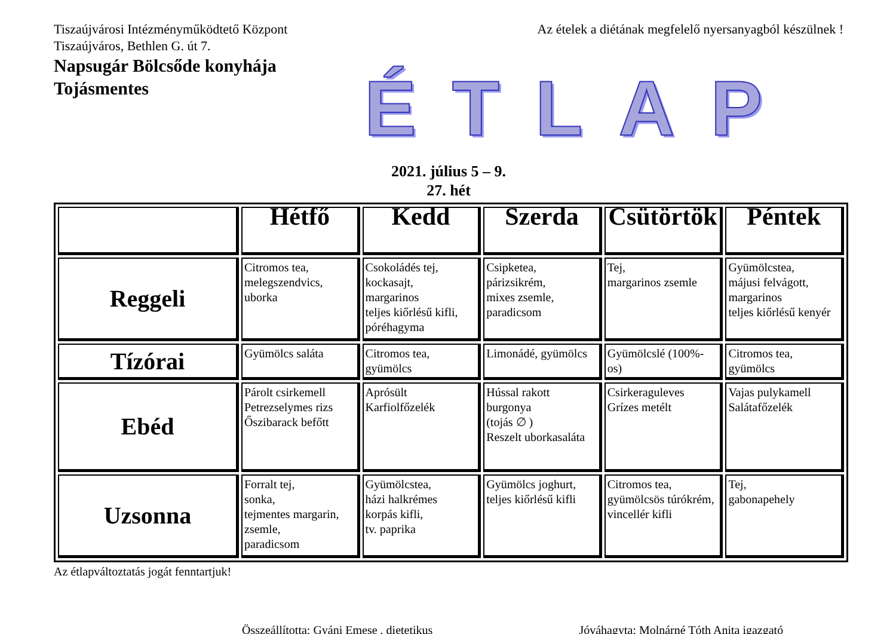Tiszaújvárosi Intézményműködtető Központ
Tiszaújváros, Bethlen G. út 7.
Az ételek a diétának megfelelő nyersanyagból készülnek !
Napsugár Bölcsőde konyhája
Tojásmentes
ÉTLAP
2021. július 5 – 9.
27. hét
| | Hétfő | Kedd | Szerda | Csütörtök | Péntek |
| --- | --- | --- | --- | --- | --- |
| Reggeli | Citromos tea, melegszendvics, uborka | Csokoládés tej, kockasajt, margarinos teljes kiőrlésű kifli, póréhagyma | Csipketea, párizsikrém, mixes zsemle, paradicsom | Tej, margarinos zsemle | Gyümölcstea, májusi felvágott, margarinos teljes kiőrlésű kenyér |
| Tízórai | Gyümölcs saláta | Citromos tea, gyümölcs | Limonádé, gyümölcs | Gyümölcslé (100%-os) | Citromos tea, gyümölcs |
| Ebéd | Párolt csirkemell Petrezselymes rizs Őszibarack befőtt | Aprósült Karfiolfőzelék | Hússal rakott burgonya (tojás ∅ ) Reszelt uborkasaláta | Csirkeraguleves Grízes metélt | Vajas pulykamell Salátafőzelék |
| Uzsonna | Forralt tej, sonka, tejmentes margarin, zsemle, paradicsom | Gyümölcstea, házi halkrémes korpás kifli, tv. paprika | Gyümölcs joghurt, teljes kiőrlésű kifli | Citromos tea, gyümölcsös túrókrém, vincellér kifli | Tej, gabonapehely |
Az étlapváltoztatás jogát fenntartjuk!
Összeállította: Gyáni Emese , dietetikus
Jóváhagyta: Molnárné Tóth Anita igazgató